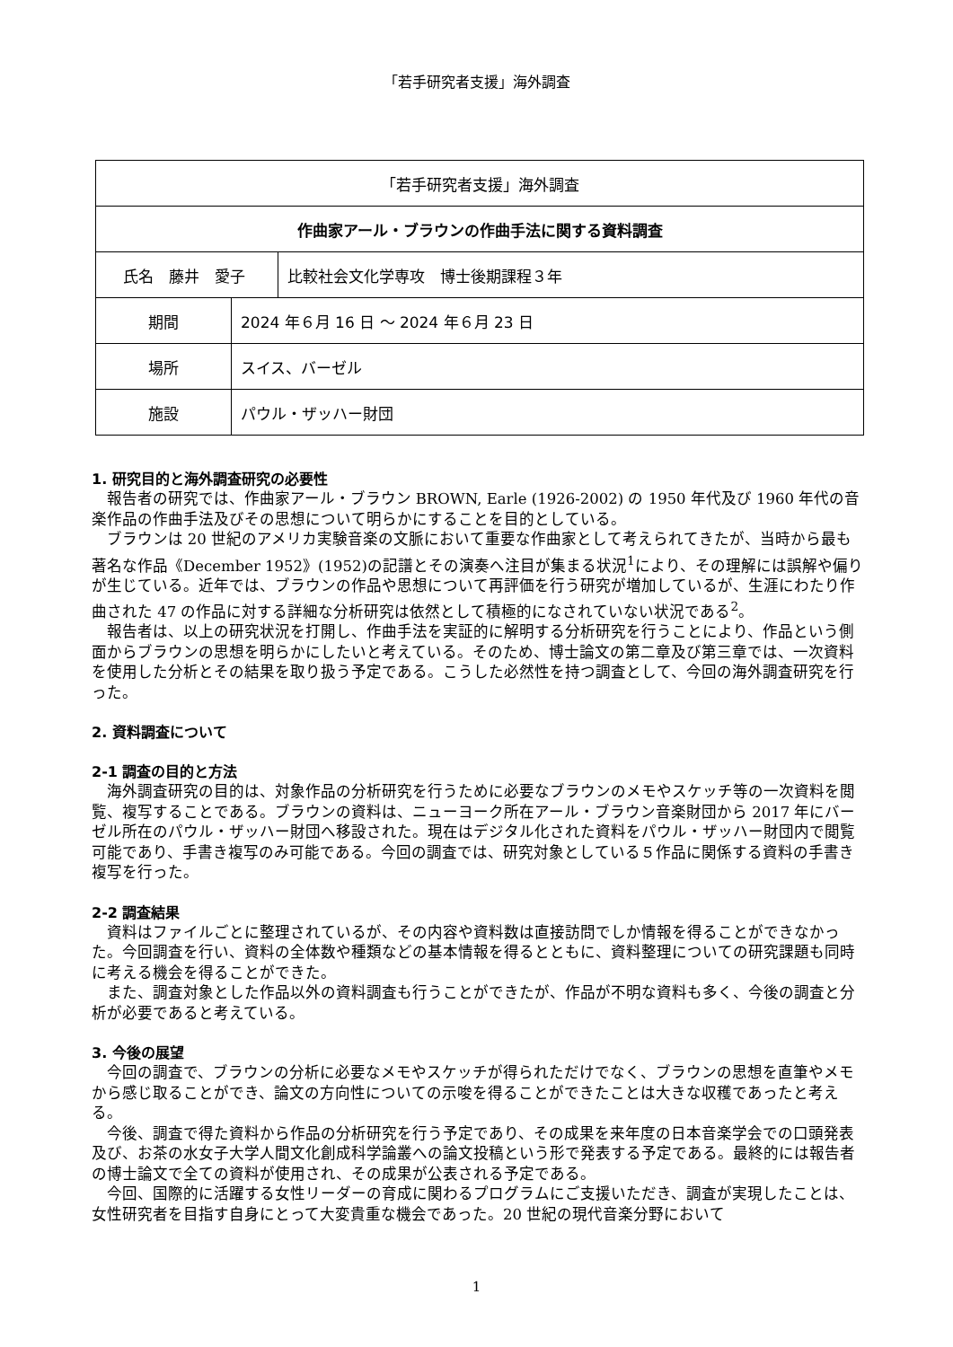「若手研究者支援」海外調査
| 「若手研究者支援」海外調査 | | |
| 作曲家アール・ブラウンの作曲手法に関する資料調査 | | |
| 氏名 藤井 愛子 | | 比較社会文化学専攻 博士後期課程３年 |
| 期間 | 2024 年６月 16 日 ～ 2024 年６月 23 日 | |
| 場所 | スイス、バーゼル | |
| 施設 | パウル・ザッハー財団 | |
1. 研究目的と海外調査研究の必要性
報告者の研究では、作曲家アール・ブラウン BROWN, Earle (1926-2002) の 1950 年代及び 1960 年代の音楽作品の作曲手法及びその思想について明らかにすることを目的としている。
ブラウンは 20 世紀のアメリカ実験音楽の文脈において重要な作曲家として考えられてきたが、当時から最も著名な作品《December 1952》(1952)の記譜とその演奏へ注目が集まる状況<sup>1</sup>により、その理解には誤解や偏りが生じている。近年では、ブラウンの作品や思想について再評価を行う研究が増加しているが、生涯にわたり作曲された 47 の作品に対する詳細な分析研究は依然として積極的になされていない状況である<sup>2</sup>。
報告者は、以上の研究状況を打開し、作曲手法を実証的に解明する分析研究を行うことにより、作品という側面からブラウンの思想を明らかにしたいと考えている。そのため、博士論文の第二章及び第三章では、一次資料を使用した分析とその結果を取り扱う予定である。こうした必然性を持つ調査として、今回の海外調査研究を行った。
2. 資料調査について
2-1 調査の目的と方法
海外調査研究の目的は、対象作品の分析研究を行うために必要なブラウンのメモやスケッチ等の一次資料を閲覧、複写することである。ブラウンの資料は、ニューヨーク所在アール・ブラウン音楽財団から 2017 年にバーゼル所在のパウル・ザッハー財団へ移設された。現在はデジタル化された資料をパウル・ザッハー財団内で閲覧可能であり、手書き複写のみ可能である。今回の調査では、研究対象としている５作品に関係する資料の手書き複写を行った。
2-2 調査結果
資料はファイルごとに整理されているが、その内容や資料数は直接訪問でしか情報を得ることができなかった。今回調査を行い、資料の全体数や種類などの基本情報を得るとともに、資料整理についての研究課題も同時に考える機会を得ることができた。
また、調査対象とした作品以外の資料調査も行うことができたが、作品が不明な資料も多く、今後の調査と分析が必要であると考えている。
3. 今後の展望
今回の調査で、ブラウンの分析に必要なメモやスケッチが得られただけでなく、ブラウンの思想を直筆やメモから感じ取ることができ、論文の方向性についての示唆を得ることができたことは大きな収穫であったと考える。
今後、調査で得た資料から作品の分析研究を行う予定であり、その成果を来年度の日本音楽学会での口頭発表及び、お茶の水女子大学人間文化創成科学論叢への論文投稿という形で発表する予定である。最終的には報告者の博士論文で全ての資料が使用され、その成果が公表される予定である。
今回、国際的に活躍する女性リーダーの育成に関わるプログラムにご支援いただき、調査が実現したことは、女性研究者を目指す自身にとって大変貴重な機会であった。20 世紀の現代音楽分野において
1